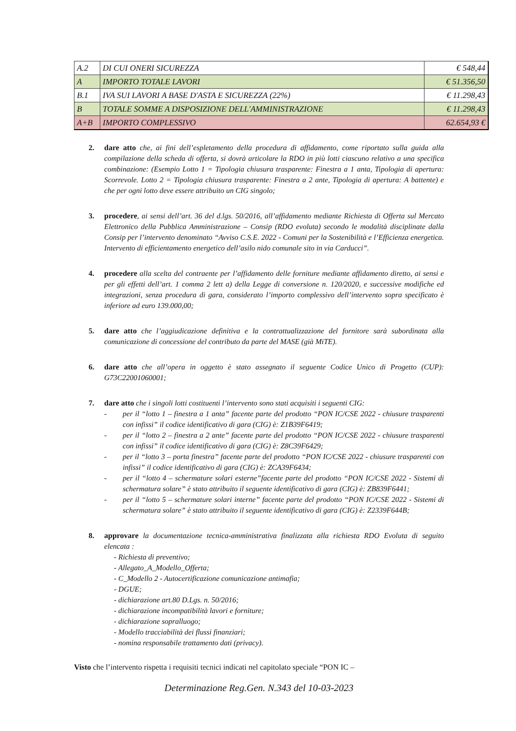| A.2 | DI CUI ONERI SICUREZZA | € 548,44 |
| A | IMPORTO TOTALE LAVORI | € 51.356,50 |
| B.1 | IVA SUI LAVORI A BASE D'ASTA E SICUREZZA (22%) | € 11.298,43 |
| B | TOTALE SOMME A DISPOSIZIONE DELL'AMMINISTRAZIONE | € 11.298,43 |
| A+B | IMPORTO COMPLESSIVO | 62.654,93 € |
2. dare atto che, ai fini dell’espletamento della procedura di affidamento, come riportato sulla guida alla compilazione della scheda di offerta, si dovrà articolare la RDO in più lotti ciascuno relativo a una specifica combinazione: (Esempio Lotto 1 = Tipologia chiusura trasparente: Finestra a 1 anta, Tipologia di apertura: Scorrevole. Lotto 2 = Tipologia chiusura trasparente: Finestra a 2 ante, Tipologia di apertura: A battente) e che per ogni lotto deve essere attribuito un CIG singolo;
3. procedere, ai sensi dell’art. 36 del d.lgs. 50/2016, all’affidamento mediante Richiesta di Offerta sul Mercato Elettronico della Pubblica Amministrazione – Consip (RDO evoluta) secondo le modalità disciplinate dalla Consip per l’intervento denominato “Avviso C.S.E. 2022 - Comuni per la Sostenibilità e l’Efficienza energetica. Intervento di efficientamento energetico dell’asilo nido comunale sito in via Carducci”.
4. procedere alla scelta del contraente per l’affidamento delle forniture mediante affidamento diretto, ai sensi e per gli effetti dell’art. 1 comma 2 lett a) della Legge di conversione n. 120/2020, e successive modifiche ed integrazioni, senza procedura di gara, considerato l’importo complessivo dell’intervento sopra specificato è inferiore ad euro 139.000,00;
5. dare atto che l’aggiudicazione definitiva e la contrattualizzazione del fornitore sarà subordinata alla comunicazione di concessione del contributo da parte del MASE (già MiTE).
6. dare atto che all’opera in oggetto è stato assegnato il seguente Codice Unico di Progetto (CUP): G73C22001060001;
7. dare atto che i singoli lotti costituenti l’intervento sono stati acquisiti i seguenti CIG:
- per il “lotto 1 – finestra a 1 anta” facente parte del prodotto “PON IC/CSE 2022 - chiusure trasparenti con infissi” il codice identificativo di gara (CIG) è: Z1B39F6419;
- per il “lotto 2 – finestra a 2 ante” facente parte del prodotto “PON IC/CSE 2022 - chiusure trasparenti con infissi” il codice identificativo di gara (CIG) è: Z8C39F6429;
- per il “lotto 3 – porta finestra” facente parte del prodotto “PON IC/CSE 2022 - chiusure trasparenti con infissi” il codice identificativo di gara (CIG) è: ZCA39F6434;
- per il “lotto 4 – schermature solari esterne”facente parte del prodotto “PON IC/CSE 2022 - Sistemi di schermatura solare” è stato attribuito il seguente identificativo di gara (CIG) è: ZB839F6441;
- per il “lotto 5 – schermature solari interne” facente parte del prodotto “PON IC/CSE 2022 - Sistemi di schermatura solare” è stato attribuito il seguente identificativo di gara (CIG) è: Z2339F644B;
8. approvare la documentazione tecnica-amministrativa finalizzata alla richiesta RDO Evoluta di seguito elencata :
- Richiesta di preventivo;
- Allegato_A_Modello_Offerta;
- C_Modello 2 - Autocertificazione comunicazione antimafia;
- DGUE;
- dichiarazione art.80 D.Lgs. n. 50/2016;
- dichiarazione incompatibilità lavori e forniture;
- dichiarazione sopralluogo;
- Modello tracciabilità dei flussi finanziari;
- nomina responsabile trattamento dati (privacy).
Visto che l’intervento rispetta i requisiti tecnici indicati nel capitolato speciale “PON IC –
Determinazione Reg.Gen. N.343 del 10-03-2023